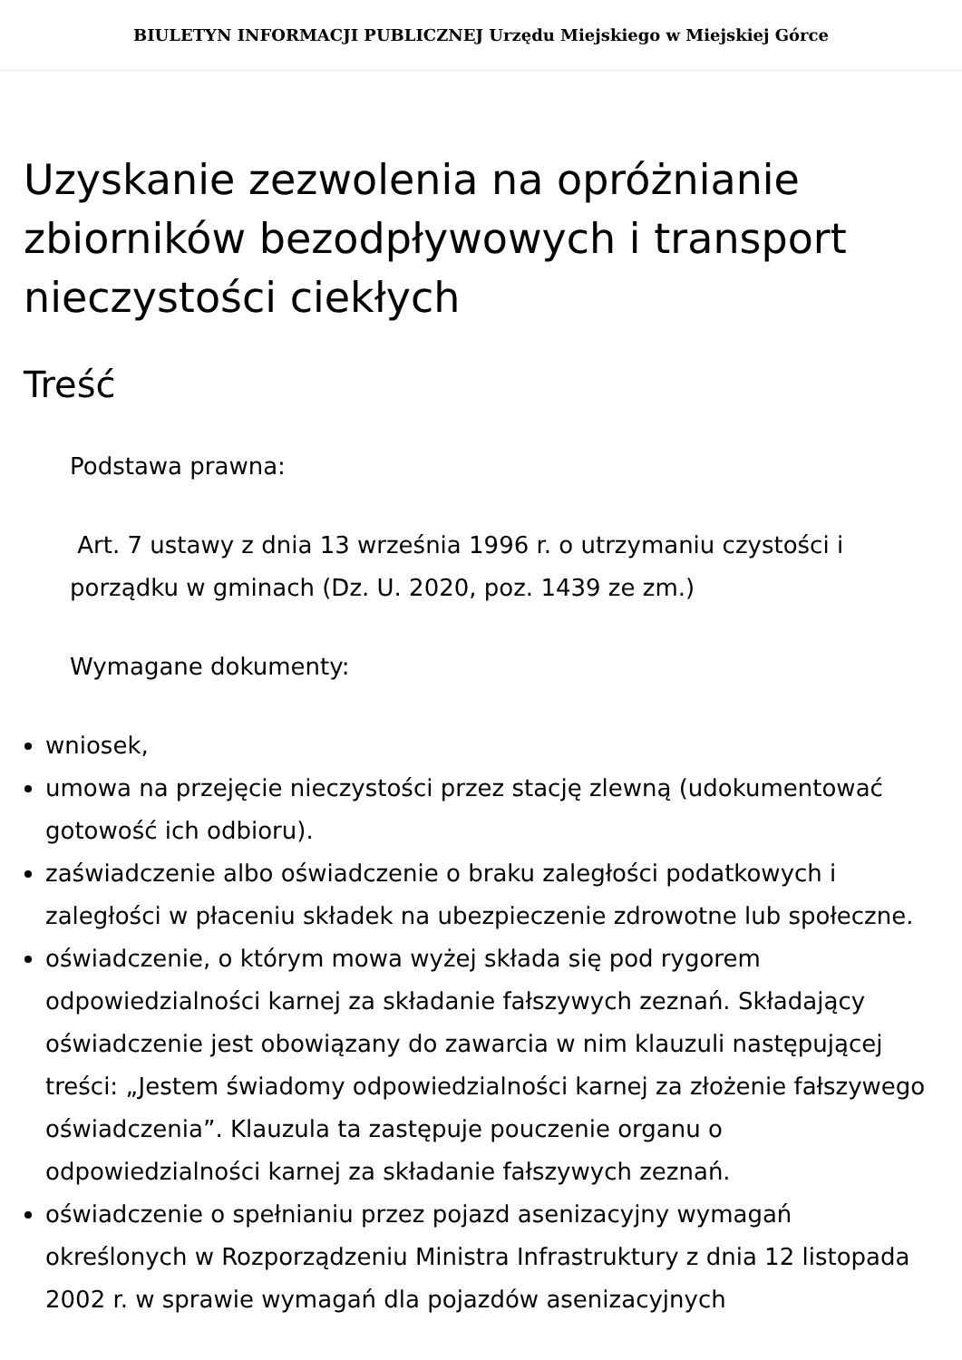BIULETYN INFORMACJI PUBLICZNEJ Urzędu Miejskiego w Miejskiej Górce
Uzyskanie zezwolenia na opróżnianie zbiorników bezodpływowych i transport nieczystości ciekłych
Treść
Podstawa prawna:
Art. 7 ustawy z dnia 13 września 1996 r. o utrzymaniu czystości i porządku w gminach (Dz. U. 2020, poz. 1439 ze zm.)
Wymagane dokumenty:
wniosek,
umowa na przejęcie nieczystości przez stację zlewną (udokumentować gotowość ich odbioru).
zaświadczenie albo oświadczenie o braku zaległości podatkowych i zaległości w płaceniu składek na ubezpieczenie zdrowotne lub społeczne.
oświadczenie, o którym mowa wyżej składa się pod rygorem odpowiedzialności karnej za składanie fałszywych zeznań. Składający oświadczenie jest obowiązany do zawarcia w nim klauzuli następującej treści: „Jestem świadomy odpowiedzialności karnej za złożenie fałszywego oświadczenia”. Klauzula ta zastępuje pouczenie organu o odpowiedzialności karnej za składanie fałszywych zeznań.
oświadczenie o spełnianiu przez pojazd asenizacyjny wymagań określonych w Rozporządzeniu Ministra Infrastruktury z dnia 12 listopada 2002 r. w sprawie wymagań dla pojazdów asenizacyjnych